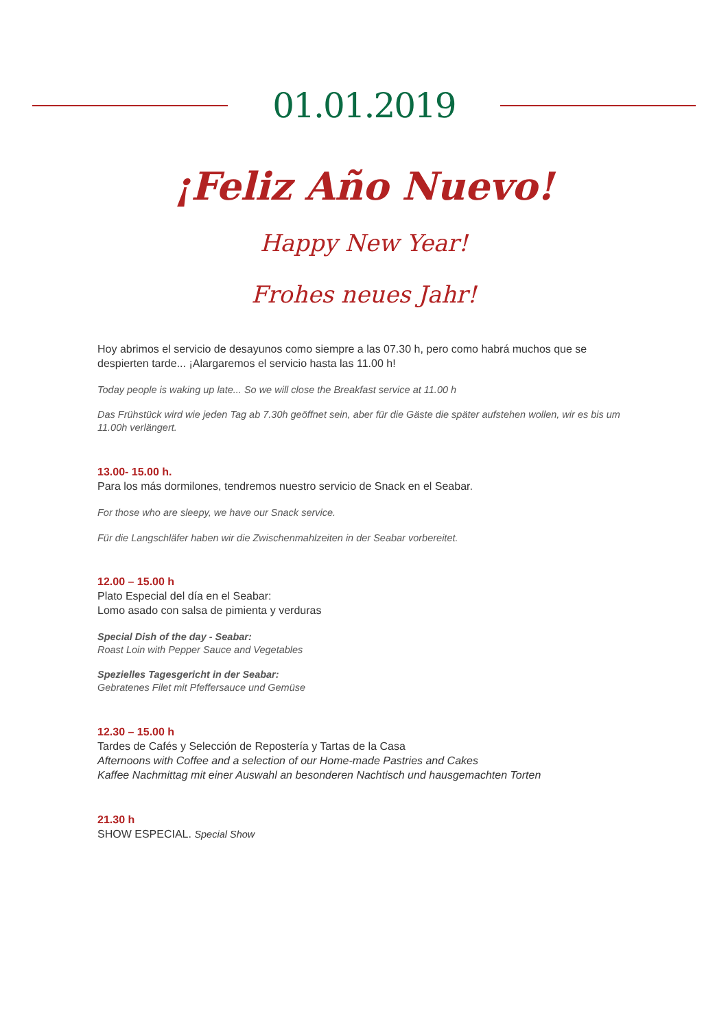01.01.2019
¡Feliz Año Nuevo!
Happy New Year!
Frohes neues Jahr!
Hoy abrimos el servicio de desayunos como siempre a las 07.30 h, pero como habrá muchos que se despierten tarde... ¡Alargaremos el servicio hasta las 11.00 h!
Today people is waking up late... So we will close the Breakfast service at 11.00 h
Das Frühstück wird wie jeden Tag ab 7.30h geöffnet sein, aber für die Gäste die später aufstehen wollen, wir es bis um 11.00h verlängert.
13.00- 15.00 h.
Para los más dormilones, tendremos nuestro servicio de Snack en el Seabar.
For those who are sleepy, we have our Snack service.
Für die Langschläfer haben wir die Zwischenmahlzeiten in der Seabar vorbereitet.
12.00 – 15.00 h
Plato Especial del día en el Seabar:
Lomo asado con salsa de pimienta y verduras
Special Dish of the day - Seabar:
Roast Loin with Pepper Sauce and Vegetables
Spezielles Tagesgericht in der Seabar:
Gebratenes Filet mit Pfeffersauce und Gemüse
12.30 – 15.00 h
Tardes de Cafés y Selección de Repostería y Tartas de la Casa
Afternoons with Coffee and a selection of our Home-made Pastries and Cakes
Kaffee Nachmittag mit einer Auswahl an besonderen Nachtisch und hausgemachten Torten
21.30 h
SHOW ESPECIAL. Special Show